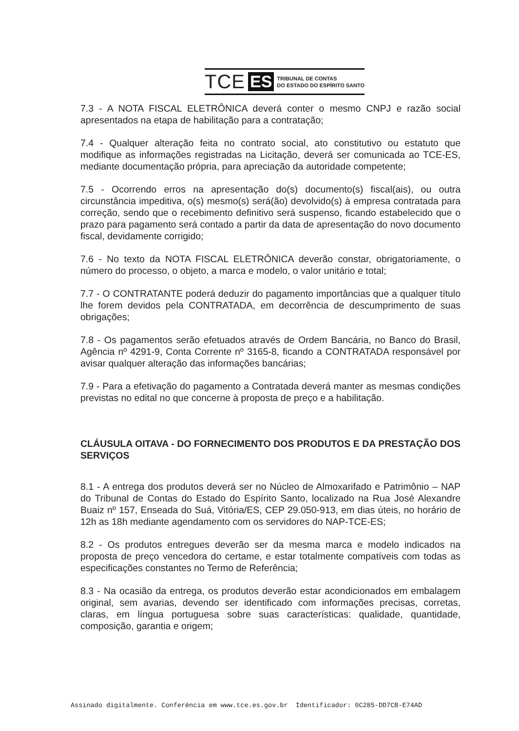TCE ES TRIBUNAL DE CONTAS
DO ESTADO DO ESPÍRITO SANTO
7.3 - A NOTA FISCAL ELETRÔNICA deverá conter o mesmo CNPJ e razão social apresentados na etapa de habilitação para a contratação;
7.4 - Qualquer alteração feita no contrato social, ato constitutivo ou estatuto que modifique as informações registradas na Licitação, deverá ser comunicada ao TCE-ES, mediante documentação própria, para apreciação da autoridade competente;
7.5 - Ocorrendo erros na apresentação do(s) documento(s) fiscal(ais), ou outra circunstância impeditiva, o(s) mesmo(s) será(ão) devolvido(s) à empresa contratada para correção, sendo que o recebimento definitivo será suspenso, ficando estabelecido que o prazo para pagamento será contado a partir da data de apresentação do novo documento fiscal, devidamente corrigido;
7.6 - No texto da NOTA FISCAL ELETRÔNICA deverão constar, obrigatoriamente, o número do processo, o objeto, a marca e modelo, o valor unitário e total;
7.7 - O CONTRATANTE poderá deduzir do pagamento importâncias que a qualquer título lhe forem devidos pela CONTRATADA, em decorrência de descumprimento de suas obrigações;
7.8 - Os pagamentos serão efetuados através de Ordem Bancária, no Banco do Brasil, Agência nº 4291-9, Conta Corrente nº 3165-8, ficando a CONTRATADA responsável por avisar qualquer alteração das informações bancárias;
7.9 - Para a efetivação do pagamento a Contratada deverá manter as mesmas condições previstas no edital no que concerne à proposta de preço e a habilitação.
CLÁUSULA OITAVA - DO FORNECIMENTO DOS PRODUTOS E DA PRESTAÇÃO DOS SERVIÇOS
8.1 - A entrega dos produtos deverá ser no Núcleo de Almoxarifado e Patrimônio – NAP do Tribunal de Contas do Estado do Espírito Santo, localizado na Rua José Alexandre Buaiz nº 157, Enseada do Suá, Vitória/ES, CEP 29.050-913, em dias úteis, no horário de 12h as 18h mediante agendamento com os servidores do NAP-TCE-ES;
8.2 - Os produtos entregues deverão ser da mesma marca e modelo indicados na proposta de preço vencedora do certame, e estar totalmente compatíveis com todas as especificações constantes no Termo de Referência;
8.3 - Na ocasião da entrega, os produtos deverão estar acondicionados em embalagem original, sem avarias, devendo ser identificado com informações precisas, corretas, claras, em língua portuguesa sobre suas características: qualidade, quantidade, composição, garantia e origem;
Assinado digitalmente. Conferência em www.tce.es.gov.br Identificador: 0C285-DD7CB-E74AD